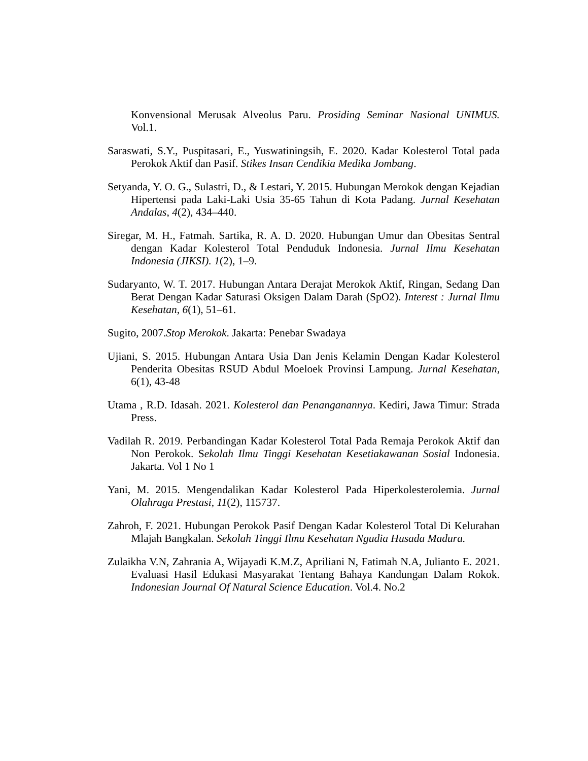Konvensional Merusak Alveolus Paru. Prosiding Seminar Nasional UNIMUS. Vol.1.
Saraswati, S.Y., Puspitasari, E., Yuswatiningsih, E. 2020. Kadar Kolesterol Total pada Perokok Aktif dan Pasif. Stikes Insan Cendikia Medika Jombang.
Setyanda, Y. O. G., Sulastri, D., & Lestari, Y. 2015. Hubungan Merokok dengan Kejadian Hipertensi pada Laki-Laki Usia 35-65 Tahun di Kota Padang. Jurnal Kesehatan Andalas, 4(2), 434–440.
Siregar, M. H., Fatmah. Sartika, R. A. D. 2020. Hubungan Umur dan Obesitas Sentral dengan Kadar Kolesterol Total Penduduk Indonesia. Jurnal Ilmu Kesehatan Indonesia (JIKSI). 1(2), 1–9.
Sudaryanto, W. T. 2017. Hubungan Antara Derajat Merokok Aktif, Ringan, Sedang Dan Berat Dengan Kadar Saturasi Oksigen Dalam Darah (SpO2). Interest : Jurnal Ilmu Kesehatan, 6(1), 51–61.
Sugito, 2007.Stop Merokok. Jakarta: Penebar Swadaya
Ujiani, S. 2015. Hubungan Antara Usia Dan Jenis Kelamin Dengan Kadar Kolesterol Penderita Obesitas RSUD Abdul Moeloek Provinsi Lampung. Jurnal Kesehatan, 6(1), 43-48
Utama , R.D. Idasah. 2021. Kolesterol dan Penanganannya. Kediri, Jawa Timur: Strada Press.
Vadilah R. 2019. Perbandingan Kadar Kolesterol Total Pada Remaja Perokok Aktif dan Non Perokok. Sekolah Ilmu Tinggi Kesehatan Kesetiakawanan Sosial Indonesia. Jakarta. Vol 1 No 1
Yani, M. 2015. Mengendalikan Kadar Kolesterol Pada Hiperkolesterolemia. Jurnal Olahraga Prestasi, 11(2), 115737.
Zahroh, F. 2021. Hubungan Perokok Pasif Dengan Kadar Kolesterol Total Di Kelurahan Mlajah Bangkalan. Sekolah Tinggi Ilmu Kesehatan Ngudia Husada Madura.
Zulaikha V.N, Zahrania A, Wijayadi K.M.Z, Apriliani N, Fatimah N.A, Julianto E. 2021. Evaluasi Hasil Edukasi Masyarakat Tentang Bahaya Kandungan Dalam Rokok. Indonesian Journal Of Natural Science Education. Vol.4. No.2